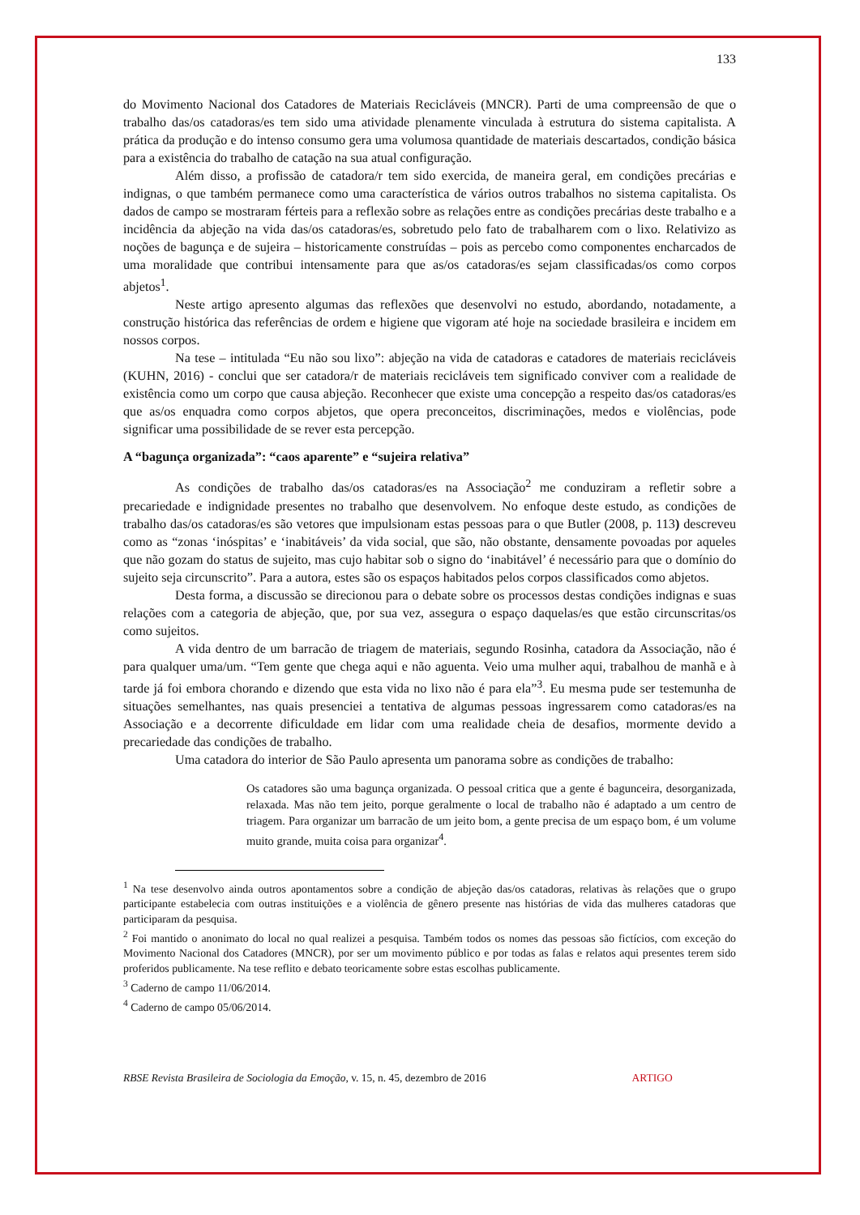133
do Movimento Nacional dos Catadores de Materiais Recicláveis (MNCR). Parti de uma compreensão de que o trabalho das/os catadoras/es tem sido uma atividade plenamente vinculada à estrutura do sistema capitalista. A prática da produção e do intenso consumo gera uma volumosa quantidade de materiais descartados, condição básica para a existência do trabalho de catação na sua atual configuração.
Além disso, a profissão de catadora/r tem sido exercida, de maneira geral, em condições precárias e indignas, o que também permanece como uma característica de vários outros trabalhos no sistema capitalista. Os dados de campo se mostraram férteis para a reflexão sobre as relações entre as condições precárias deste trabalho e a incidência da abjeção na vida das/os catadoras/es, sobretudo pelo fato de trabalharem com o lixo. Relativizo as noções de bagunça e de sujeira – historicamente construídas – pois as percebo como componentes encharcados de uma moralidade que contribui intensamente para que as/os catadoras/es sejam classificadas/os como corpos abjetos<sup>1</sup>.
Neste artigo apresento algumas das reflexões que desenvolvi no estudo, abordando, notadamente, a construção histórica das referências de ordem e higiene que vigoram até hoje na sociedade brasileira e incidem em nossos corpos.
Na tese – intitulada “Eu não sou lixo”: abjeção na vida de catadoras e catadores de materiais recicláveis (KUHN, 2016) - conclui que ser catadora/r de materiais recicláveis tem significado conviver com a realidade de existência como um corpo que causa abjeção. Reconhecer que existe uma concepção a respeito das/os catadoras/es que as/os enquadra como corpos abjetos, que opera preconceitos, discriminações, medos e violências, pode significar uma possibilidade de se rever esta percepção.
A “bagunça organizada”: “caos aparente” e “sujeira relativa”
As condições de trabalho das/os catadoras/es na Associação<sup>2</sup> me conduziram a refletir sobre a precariedade e indignidade presentes no trabalho que desenvolvem. No enfoque deste estudo, as condições de trabalho das/os catadoras/es são vetores que impulsionam estas pessoas para o que Butler (2008, p. 113) descreveu como as “zonas ‘inóspitas’ e ‘inabitáveis’ da vida social, que são, não obstante, densamente povoadas por aqueles que não gozam do status de sujeito, mas cujo habitar sob o signo do ‘inabitável’ é necessário para que o domínio do sujeito seja circunscrito”. Para a autora, estes são os espaços habitados pelos corpos classificados como abjetos.
Desta forma, a discussão se direcionou para o debate sobre os processos destas condições indignas e suas relações com a categoria de abjeção, que, por sua vez, assegura o espaço daquelas/es que estão circunscritas/os como sujeitos.
A vida dentro de um barracão de triagem de materiais, segundo Rosinha, catadora da Associação, não é para qualquer uma/um. “Tem gente que chega aqui e não aguenta. Veio uma mulher aqui, trabalhou de manhã e à tarde já foi embora chorando e dizendo que esta vida no lixo não é para ela”<sup>3</sup>. Eu mesma pude ser testemunha de situações semelhantes, nas quais presenciei a tentativa de algumas pessoas ingressarem como catadoras/es na Associação e a decorrente dificuldade em lidar com uma realidade cheia de desafios, mormente devido a precariedade das condições de trabalho.
Uma catadora do interior de São Paulo apresenta um panorama sobre as condições de trabalho:
Os catadores são uma bagunça organizada. O pessoal critica que a gente é bagunceira, desorganizada, relaxada. Mas não tem jeito, porque geralmente o local de trabalho não é adaptado a um centro de triagem. Para organizar um barracão de um jeito bom, a gente precisa de um espaço bom, é um volume muito grande, muita coisa para organizar<sup>4</sup>.
<sup>1</sup> Na tese desenvolvo ainda outros apontamentos sobre a condição de abjeção das/os catadoras, relativas às relações que o grupo participante estabelecia com outras instituições e a violência de gênero presente nas histórias de vida das mulheres catadoras que participaram da pesquisa.
<sup>2</sup> Foi mantido o anonimato do local no qual realizei a pesquisa. Também todos os nomes das pessoas são fictícios, com exceção do Movimento Nacional dos Catadores (MNCR), por ser um movimento público e por todas as falas e relatos aqui presentes terem sido proferidos publicamente. Na tese reflito e debato teoricamente sobre estas escolhas publicamente.
<sup>3</sup> Caderno de campo 11/06/2014.
<sup>4</sup> Caderno de campo 05/06/2014.
RBSE Revista Brasileira de Sociologia da Emoção, v. 15, n. 45, dezembro de 2016 ARTIGO